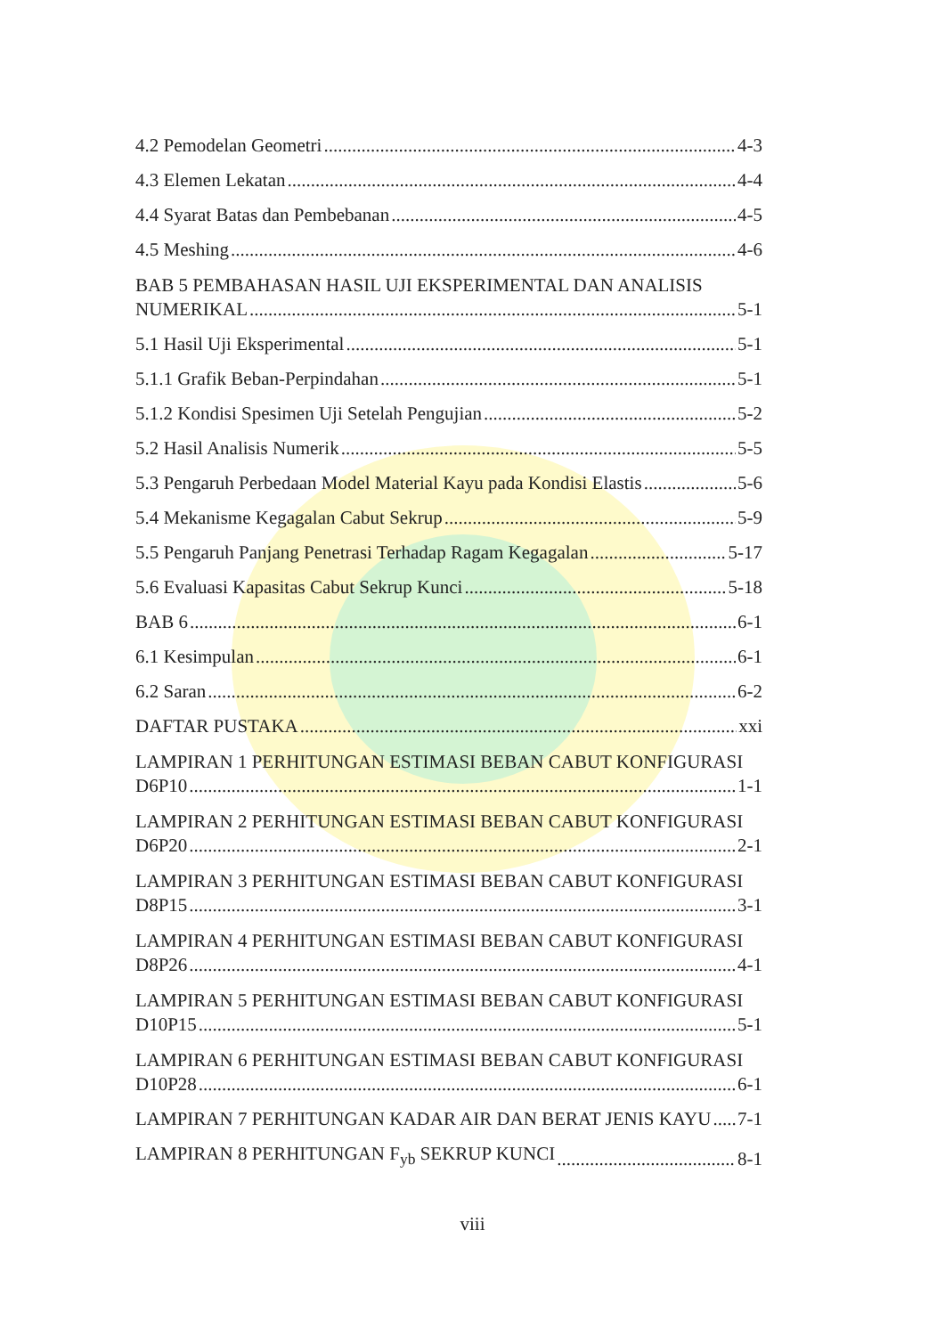4.2 Pemodelan Geometri 4-3
4.3 Elemen Lekatan 4-4
4.4 Syarat Batas dan Pembebanan 4-5
4.5 Meshing 4-6
BAB 5 PEMBAHASAN HASIL UJI EKSPERIMENTAL DAN ANALISIS
NUMERIKAL 5-1
5.1 Hasil Uji Eksperimental 5-1
5.1.1 Grafik Beban-Perpindahan 5-1
5.1.2 Kondisi Spesimen Uji Setelah Pengujian 5-2
5.2 Hasil Analisis Numerik 5-5
5.3 Pengaruh Perbedaan Model Material Kayu pada Kondisi Elastis 5-6
5.4 Mekanisme Kegagalan Cabut Sekrup 5-9
5.5 Pengaruh Panjang Penetrasi Terhadap Ragam Kegagalan 5-17
5.6 Evaluasi Kapasitas Cabut Sekrup Kunci 5-18
BAB 6 6-1
6.1 Kesimpulan 6-1
6.2 Saran 6-2
DAFTAR PUSTAKA xxi
LAMPIRAN 1 PERHITUNGAN ESTIMASI BEBAN CABUT KONFIGURASI
D6P10 1-1
LAMPIRAN 2 PERHITUNGAN ESTIMASI BEBAN CABUT KONFIGURASI
D6P20 2-1
LAMPIRAN 3 PERHITUNGAN ESTIMASI BEBAN CABUT KONFIGURASI
D8P15 3-1
LAMPIRAN 4 PERHITUNGAN ESTIMASI BEBAN CABUT KONFIGURASI
D8P26 4-1
LAMPIRAN 5 PERHITUNGAN ESTIMASI BEBAN CABUT KONFIGURASI
D10P15 5-1
LAMPIRAN 6 PERHITUNGAN ESTIMASI BEBAN CABUT KONFIGURASI
D10P28 6-1
LAMPIRAN 7 PERHITUNGAN KADAR AIR DAN BERAT JENIS KAYU 7-1
LAMPIRAN 8 PERHITUNGAN F<sub>yb</sub> SEKRUP KUNCI 8-1
viii